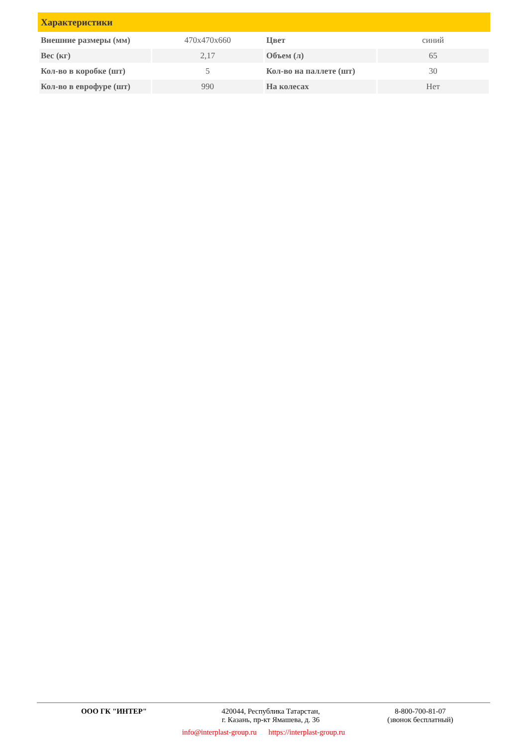Характеристики
| Внешние размеры (мм) | 470x470x660 | Цвет | синий |
| Вес (кг) | 2,17 | Объем (л) | 65 |
| Кол-во в коробке (шт) | 5 | Кол-во на паллете (шт) | 30 |
| Кол-во в еврофуре (шт) | 990 | На колесах | Нет |
ООО ГК "ИНТЕР" 420044, Республика Татарстан,
г. Казань, пр-кт Ямашева, д. 36
8-800-700-81-07
(звонок бесплатный)
info@interplast-group.ru https://interplast-group.ru